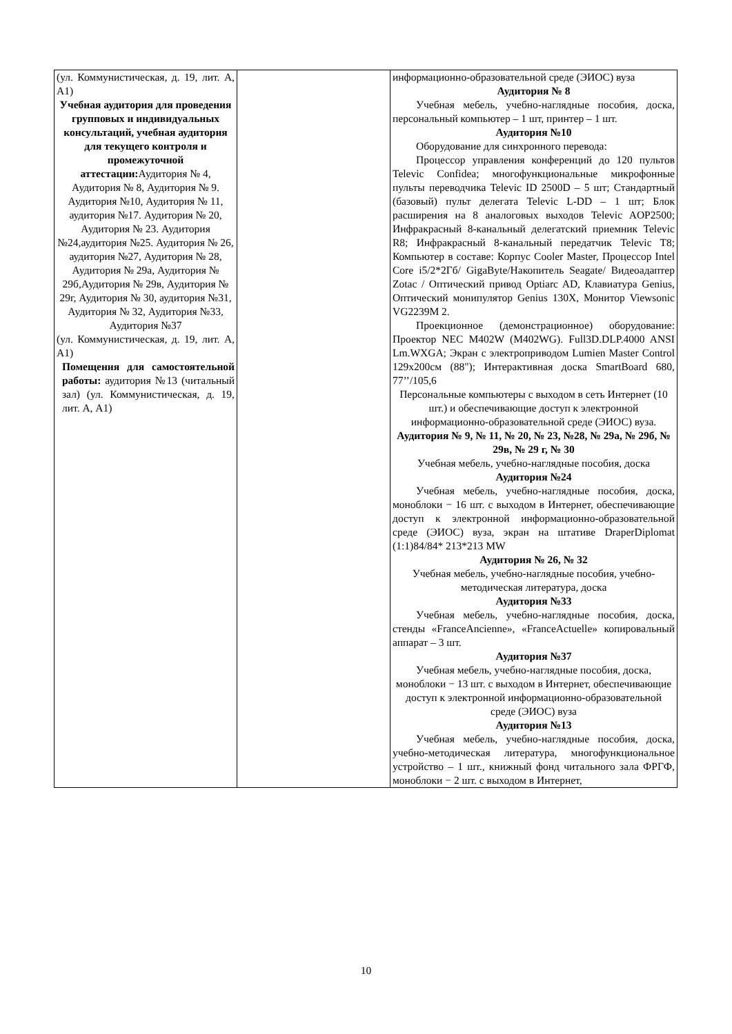| (ул. Коммунистическая, д. 19, лит. А, А1) Учебная аудитория для проведения групповых и индивидуальных консультаций, учебная аудитория для текущего контроля и промежуточной аттестации: Аудитория № 4, Аудитория № 8, Аудитория № 9. Аудитория №10, Аудитория № 11, аудитория №17. Аудитория № 20, Аудитория № 23. Аудитория №24,аудитория №25. Аудитория № 26, аудитория №27, Аудитория № 28, Аудитория № 29а, Аудитория № 29б,Аудитория № 29в, Аудитория № 29г, Аудитория № 30, аудитория №31, Аудитория № 32, Аудитория №33, Аудитория №37 (ул. Коммунистическая, д. 19, лит. А, А1) Помещения для самостоятельной работы: аудитория №13 (читальный зал) (ул. Коммунистическая, д. 19, лит. А, А1) | | информационно-образовательной среде (ЭИОС) вуза Аудитория № 8 Учебная мебель, учебно-наглядные пособия, доска, персональный компьютер – 1 шт, принтер – 1 шт. Аудитория №10 Оборудование для синхронного перевода: Процессор управления конференций до 120 пультов Televic Confidea; многофункциональные микрофонные пульты переводчика Televic ID 2500D – 5 шт; Стандартный (базовый) пульт делегата Televic L-DD – 1 шт; Блок расширения на 8 аналоговых выходов Televic AOP2500; Инфракрасный 8-канальный делегатский приемник Televic R8; Инфракрасный 8-канальный передатчик Televic T8; Компьютер в составе: Корпус Cooler Master, Процессор Intel Core i5/2*2Гб/ GigaByte/Накопитель Seagate/ Видеоадаптер Zotac / Оптический привод Optiarc AD, Клавиатура Genius, Оптический монипулятор Genius 130X, Монитор Viewsonic VG2239M 2. Проекционное (демонстрационное) оборудование: Проектор NEC M402W (M402WG). Full3D.DLP.4000 ANSI Lm.WXGA; Экран с электроприводом Lumien Master Control 129x200см (88"); Интерактивная доска SmartBoard 680, 77’’/105,6 Персональные компьютеры с выходом в сеть Интернет (10 шт.) и обеспечивающие доступ к электронной информационно-образовательной среде (ЭИОС) вуза. Аудитория № 9, № 11, № 20, № 23, №28, № 29а, № 29б, № 29в, № 29 г, № 30 Учебная мебель, учебно-наглядные пособия, доска Аудитория №24 Учебная мебель, учебно-наглядные пособия, доска, моноблоки − 16 шт. с выходом в Интернет, обеспечивающие доступ к электронной информационно-образовательной среде (ЭИОС) вуза, экран на штативе DraperDiplomat (1:1)84/84* 213*213 MW Аудитория № 26, № 32 Учебная мебель, учебно-наглядные пособия, учебно-методическая литература, доска Аудитория №33 Учебная мебель, учебно-наглядные пособия, доска, стенды «FranceAncienne», «FranceActuelle» копировальный аппарат – 3 шт. Аудитория №37 Учебная мебель, учебно-наглядные пособия, доска, моноблоки − 13 шт. с выходом в Интернет, обеспечивающие доступ к электронной информационно-образовательной среде (ЭИОС) вуза Аудитория №13 Учебная мебель, учебно-наглядные пособия, доска, учебно-методическая литература, многофункциональное устройство – 1 шт., книжный фонд читального зала ФРГФ, моноблоки − 2 шт. с выходом в Интернет, |
10